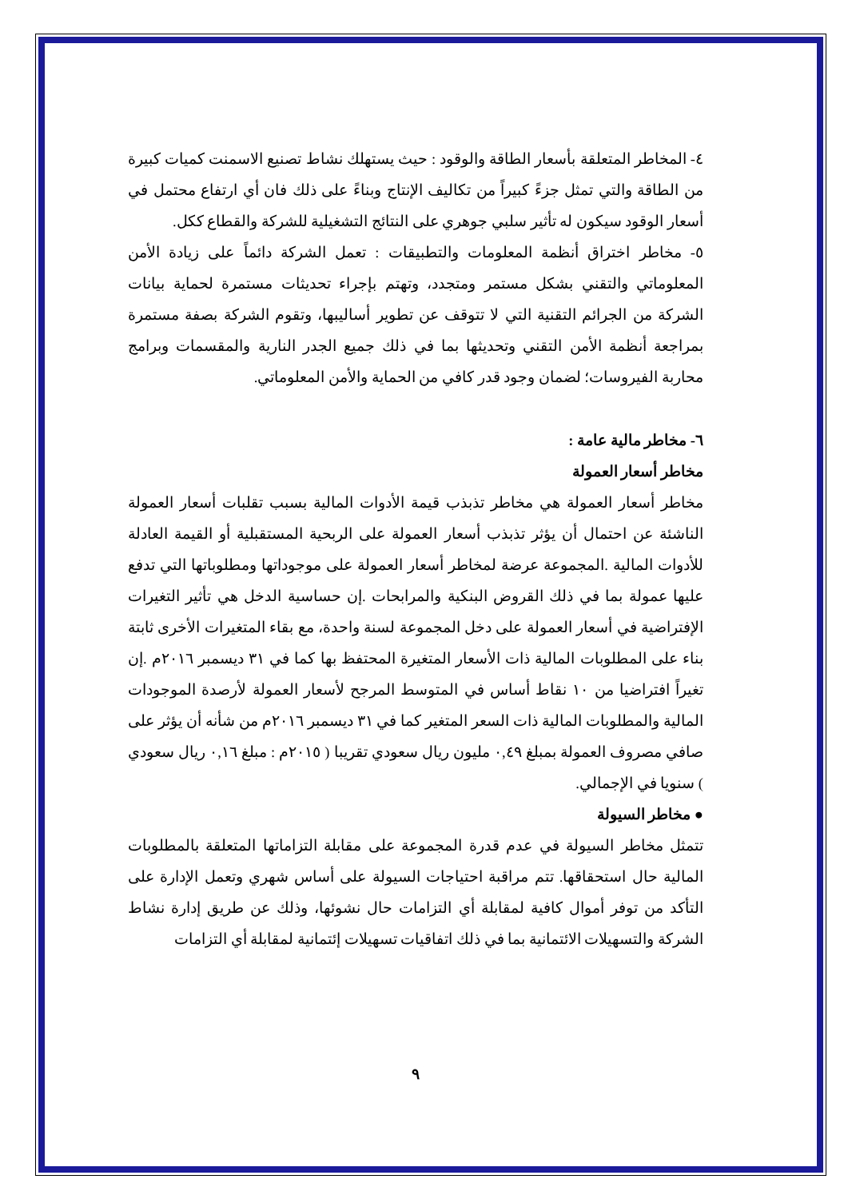٤- المخاطر المتعلقة بأسعار الطاقة والوقود : حيث يستهلك نشاط تصنيع الاسمنت كميات كبيرة من الطاقة والتي تمثل جزءً كبيراً من تكاليف الإنتاج وبناءً على ذلك فان أي ارتفاع محتمل في أسعار الوقود سيكون له تأثير سلبي جوهري على النتائج التشغيلية للشركة والقطاع ككل.
٥- مخاطر اختراق أنظمة المعلومات والتطبيقات : تعمل الشركة دائماً على زيادة الأمن المعلوماتي والتقني بشكل مستمر ومتجدد، وتهتم بإجراء تحديثات مستمرة لحماية بيانات الشركة من الجرائم التقنية التي لا تتوقف عن تطوير أساليبها، وتقوم الشركة بصفة مستمرة بمراجعة أنظمة الأمن التقني وتحديثها بما في ذلك جميع الجدر النارية والمقسمات وبرامج محاربة الفيروسات؛ لضمان وجود قدر كافي من الحماية والأمن المعلوماتي.
٦- مخاطر مالية عامة :
مخاطر أسعار العمولة
مخاطر أسعار العمولة هي مخاطر تذبذب قيمة الأدوات المالية بسبب تقلبات أسعار العمولة الناشئة عن احتمال أن يؤثر تذبذب أسعار العمولة على الربحية المستقبلية أو القيمة العادلة للأدوات المالية .المجموعة عرضة لمخاطر أسعار العمولة على موجوداتها ومطلوباتها التي تدفع عليها عمولة بما في ذلك القروض البنكية والمرابحات .إن حساسية الدخل هي تأثير التغيرات الإفتراضية في أسعار العمولة على دخل المجموعة لسنة واحدة، مع بقاء المتغيرات الأخرى ثابتة بناء على المطلوبات المالية ذات الأسعار المتغيرة المحتفظ بها كما في ٣١ ديسمبر ٢٠١٦م .إن تغيراً افتراضيا من ١٠ نقاط أساس في المتوسط المرجح لأسعار العمولة لأرصدة الموجودات المالية والمطلوبات المالية ذات السعر المتغير كما في ٣١ ديسمبر ٢٠١٦م من شأنه أن يؤثر على صافي مصروف العمولة بمبلغ ٠,٤٩ مليون ريال سعودي تقريبا ( ٢٠١٥م : مبلغ ٠,١٦ ريال سعودي ) سنويا في الإجمالي.
● مخاطر السيولة
تتمثل مخاطر السيولة في عدم قدرة المجموعة على مقابلة التزاماتها المتعلقة بالمطلوبات المالية حال استحقاقها. تتم مراقبة احتياجات السيولة على أساس شهري وتعمل الإدارة على التأكد من توفر أموال كافية لمقابلة أي التزامات حال نشوئها، وذلك عن طريق إدارة نشاط الشركة والتسهيلات الائتمانية بما في ذلك اتفاقيات تسهيلات إئتمانية لمقابلة أي التزامات
٩